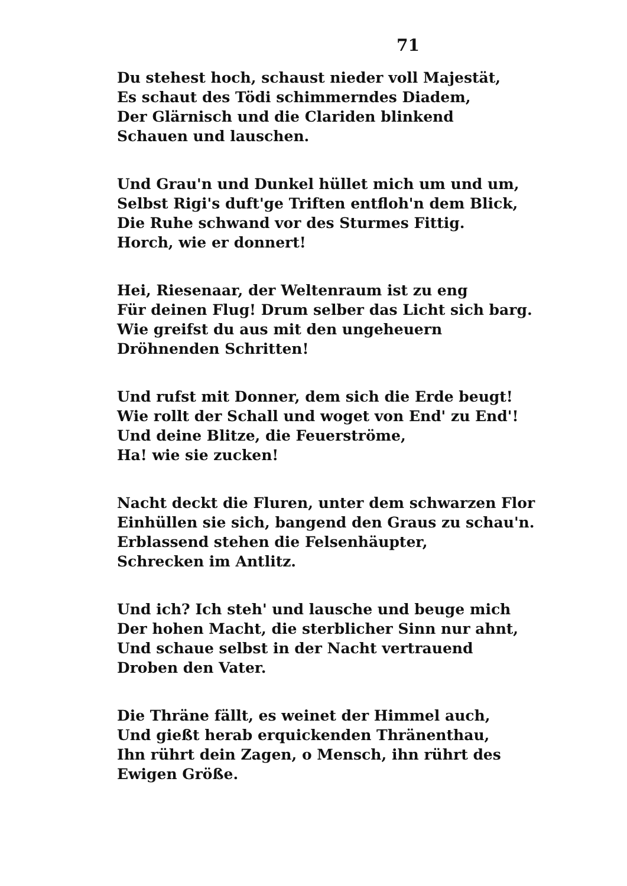71
Du stehest hoch, schaust nieder voll Majestät,
Es schaut des Tödi schimmerndes Diadem,
Der Glärnisch und die Clariden blinkend
Schauen und lauschen.
Und Grau'n und Dunkel hüllet mich um und um,
Selbst Rigi's duft'ge Triften entfloh'n dem Blick,
Die Ruhe schwand vor des Sturmes Fittig.
Horch, wie er donnert!
Hei, Riesenaar, der Weltenraum ist zu eng
Für deinen Flug! Drum selber das Licht sich barg.
Wie greifst du aus mit den ungeheuern
Dröhnenden Schritten!
Und rufst mit Donner, dem sich die Erde beugt!
Wie rollt der Schall und woget von End' zu End'!
Und deine Blitze, die Feuerströme,
Ha! wie sie zucken!
Nacht deckt die Fluren, unter dem schwarzen Flor
Einhüllen sie sich, bangend den Graus zu schau'n.
Erblassend stehen die Felsenhäupter,
Schrecken im Antlitz.
Und ich? Ich steh' und lausche und beuge mich
Der hohen Macht, die sterblicher Sinn nur ahnt,
Und schaue selbst in der Nacht vertrauend
Droben den Vater.
Die Thräne fällt, es weinet der Himmel auch,
Und gießt herab erquickenden Thränenthau,
Ihn rührt dein Zagen, o Mensch, ihn rührt des
Ewigen Größe.